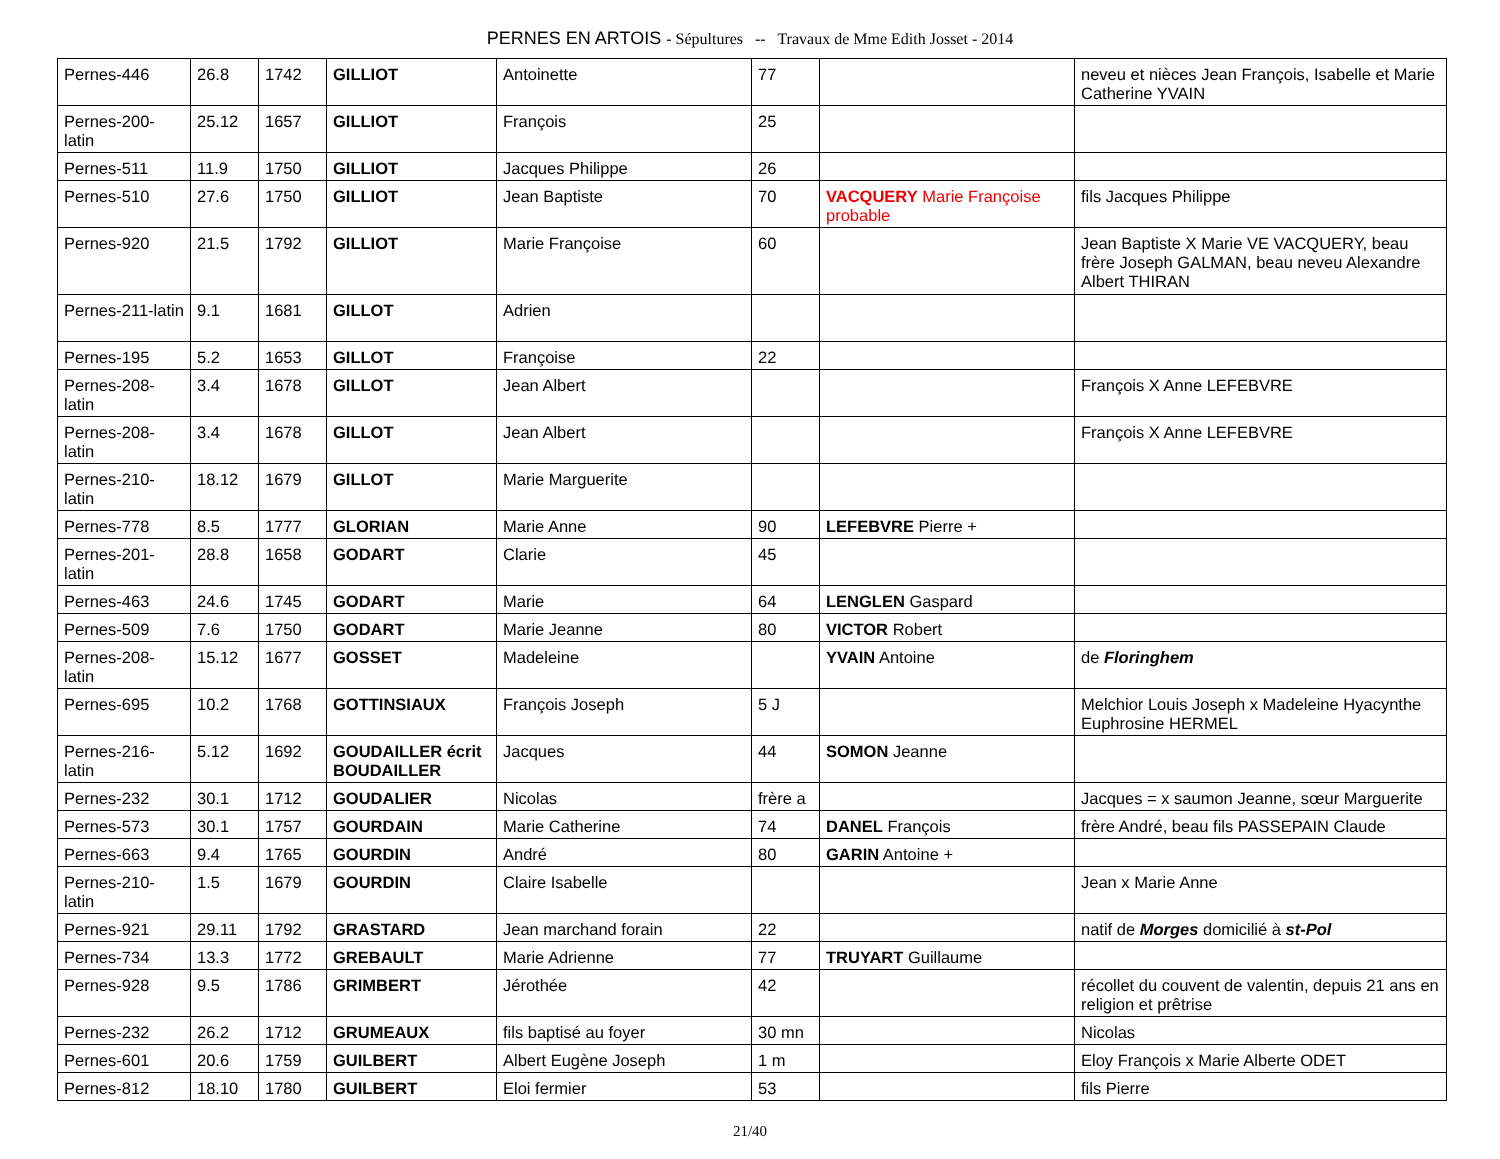PERNES EN ARTOIS - Sépultures -- Travaux de Mme Edith Josset - 2014
| Pernes-446 | 26.8 | 1742 | GILLIOT | Antoinette | 77 | | neveu et nièces Jean François, Isabelle et Marie Catherine YVAIN |
| Pernes-200-latin | 25.12 | 1657 | GILLIOT | François | 25 | | |
| Pernes-511 | 11.9 | 1750 | GILLIOT | Jacques Philippe | 26 | | |
| Pernes-510 | 27.6 | 1750 | GILLIOT | Jean Baptiste | 70 | VACQUERY Marie Françoise probable | fils Jacques Philippe |
| Pernes-920 | 21.5 | 1792 | GILLIOT | Marie Françoise | 60 | | Jean Baptiste X Marie VE VACQUERY, beau frère Joseph GALMAN, beau neveu Alexandre Albert THIRAN |
| Pernes-211-latin | 9.1 | 1681 | GILLOT | Adrien | | | |
| Pernes-195 | 5.2 | 1653 | GILLOT | Françoise | 22 | | |
| Pernes-208-latin | 3.4 | 1678 | GILLOT | Jean Albert | | | François X Anne LEFEBVRE |
| Pernes-208-latin | 3.4 | 1678 | GILLOT | Jean Albert | | | François X Anne LEFEBVRE |
| Pernes-210-latin | 18.12 | 1679 | GILLOT | Marie Marguerite | | | |
| Pernes-778 | 8.5 | 1777 | GLORIAN | Marie Anne | 90 | LEFEBVRE Pierre + | |
| Pernes-201-latin | 28.8 | 1658 | GODART | Clarie | 45 | | |
| Pernes-463 | 24.6 | 1745 | GODART | Marie | 64 | LENGLEN Gaspard | |
| Pernes-509 | 7.6 | 1750 | GODART | Marie Jeanne | 80 | VICTOR Robert | |
| Pernes-208-latin | 15.12 | 1677 | GOSSET | Madeleine | | YVAIN Antoine | de Floringhem |
| Pernes-695 | 10.2 | 1768 | GOTTINSIAUX | François Joseph | 5 J | | Melchior Louis Joseph x Madeleine Hyacynthe Euphrosine HERMEL |
| Pernes-216-latin | 5.12 | 1692 | GOUDAILLER écrit BOUDAILLER | Jacques | 44 | SOMON Jeanne | |
| Pernes-232 | 30.1 | 1712 | GOUDALIER | Nicolas | frère a | | Jacques = x saumon Jeanne, sœur Marguerite |
| Pernes-573 | 30.1 | 1757 | GOURDAIN | Marie Catherine | 74 | DANEL François | frère André, beau fils PASSEPAIN Claude |
| Pernes-663 | 9.4 | 1765 | GOURDIN | André | 80 | GARIN Antoine + | |
| Pernes-210-latin | 1.5 | 1679 | GOURDIN | Claire Isabelle | | | Jean x Marie Anne |
| Pernes-921 | 29.11 | 1792 | GRASTARD | Jean marchand forain | 22 | | natif de Morges domicilié à st-Pol |
| Pernes-734 | 13.3 | 1772 | GREBAULT | Marie Adrienne | 77 | TRUYART Guillaume | |
| Pernes-928 | 9.5 | 1786 | GRIMBERT | Jérothée | 42 | | récollet du couvent de valentin, depuis 21 ans en religion et prêtrise |
| Pernes-232 | 26.2 | 1712 | GRUMEAUX | fils baptisé au foyer | 30 mn | | Nicolas |
| Pernes-601 | 20.6 | 1759 | GUILBERT | Albert Eugène Joseph | 1 m | | Eloy François x Marie Alberte ODET |
| Pernes-812 | 18.10 | 1780 | GUILBERT | Eloi fermier | 53 | | fils Pierre |
21/40